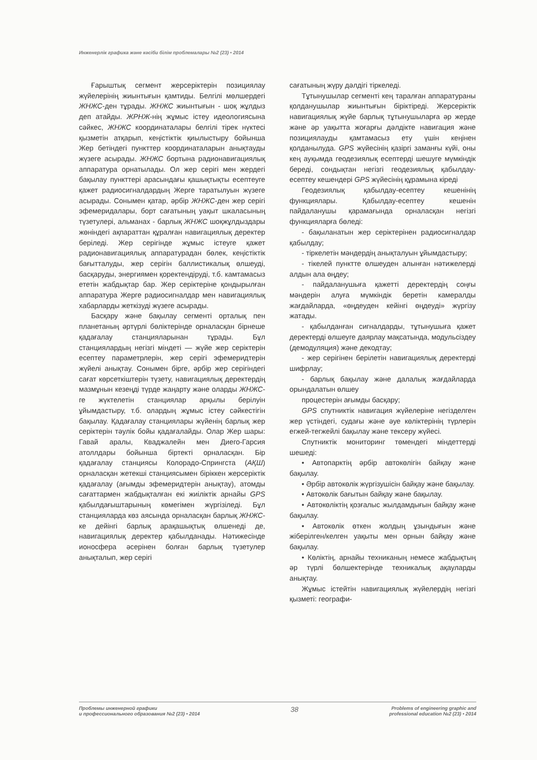Инженерлік графика және кәсіби білім проблемалары №2 (23) • 2014
Ғарыштық сегмент жерсеріктерін позициялау жүйелерінің жиынтығын қамтиды. Белгілі мөлшердегі ЖНЖС-ден тұрады. ЖНЖС жиынтығын - шоқ жұлдыз деп атайды. ЖРНЖ-нің жұмыс істеу идеологиясына сәйкес, ЖНЖС координаталары белгілі тірек нүктесі қызметін атқарып, кеңістіктік қиылыстыру бойынша Жер бетіндегі пункттер координаталарын анықтауды жүзеге асырады. ЖНЖС бортына радионавигациялық аппаратура орнатылады. Ол жер серігі мен жердегі бақылау пункттері арасындағы қашықтықты есептеуге қажет радиосигналдардың Жерге таратылуын жүзеге асырады. Сонымен қатар, әрбір ЖНЖС-ден жер серігі эфемеридалары, борт сағатының уақыт шкаласының түзетулері, альманах - барлық ЖНЖС шоқжұлдыздары жөніндегі ақпараттан құралған навигациялық деректер беріледі. Жер серігінде жұмыс істеуге қажет радионавигациялық аппаратурадан бөлек, кеңістіктік бағытталуды, жер серігін баллистикалық өлшеуді, басқаруды, энергиямен қоректендіруді, т.б. камтамасыз ететін жабдықтар бар. Жер серіктеріне қондырылған аппаратура Жерге радиосигналдар мен навигациялық хабарларды жеткізуді жүзеге асырады.
Басқару және бақылау сегменті орталық пен планетаның әртүрлі бөліктерінде орналасқан бірнеше қадағалау станцияларынан тұрады. Бұл станциялардың негізгі міндеті — жүйе жер серіктерін есептеу параметрлерін, жер серігі эфемеридтерін жүйелі анықтау. Сонымен бірге, әрбір жер серігіндегі сағат көрсеткіштерін түзету, навигациялық деректердің мазмұнын кезеңді түрде жаңарту және оларды ЖНЖС-ге жүктелетін станциялар арқылы берілуін ұйымдастыру, т.б. олардың жұмыс істеу сәйкестігін бақылау. Қадағалау станциялары жүйенің барлық жер серіктерін тәулік бойы қадағалайды. Олар Жер шары: Гавай аралы, Кваджалейн мен Диего-Гарсия атоллдары бойынша біртекті орналасқан. Бір қадағалау станциясы Колорадо-Спрингста (АҚШ) орналасқан жетекші станциясымен біріккен жерсеріктік қадағалау (ағымды эфемеридтерін анықтау), атомды сағаттармен жабдықталған екі жиіліктік арнайы GPS қабылдағыштарының көмегімен жүргізіледі. Бұл станцияларда көз аясында орналасқан барлық ЖНЖС-ке дейінгі барлық арақашықтық өлшенеді де, навигациялық деректер қабылданады. Нәтижесінде ионосфера әсерінен болған барлық түзетулер анықталып, жер серігі
сағатының жүру дәлдігі тіркеледі.
Тұтынушылар сегменті кең таралған аппаратураны қолданушылар жиынтығын біріктіреді. Жерсеріктік навигациялық жүйе барлық тұтынушыларға әр жерде және әр уақытта жоғарғы дәлдікте навигация және позициялауды қамтамасыз ету үшін кеңінен қолданылуда. GPS жүйесінің қазіргі заманғы күйі, оны кең ауқымда геодезиялық есептерді шешуге мүмкіндік береді, сондықтан негізгі геодезиялық қабылдау- есептеу кешендері GPS жүйесінің құрамына кіреді
Геодезиялық қабылдау-есептеу кешенінің функциялары. Қабылдау-есептеу кешенін пайдаланушы қарамағында орналасқан негізгі функцияларға бөледі:
- бақыланатын жер серіктерінен радиосигналдар қабылдау;
- тіркелетін мәндердің анықталуын ұйымдастыру;
- тікелей пунктте өлшеуден алынған нәтижелерді алдын ала өңдеу;
- пайдаланушыға қажетті деректердің соңғы мәндерін алуға мүмкіндік беретін камералды жағдайларда, «өңдеуден кейінгі өңдеуді» жүргізу жатады.
- қабылданған сигналдарды, тұтынушыға қажет деректерді өлшеуге даярлау мақсатында, модульсіздеу (демодуляция) және декодтау;
- жер серігінен берілетін навигациялық деректерді шифрлау;
- барлық бақылау және далалық жағдайларда орындалатын өлшеу
процестерін ағымды басқару;
GPS спутниктік навигация жүйелеріне негізделген жер үстіндегі, судағы және әуе көліктерінің түрлерін егжей-тегжейлі бақылау және тексеру жүйесі.
Спутниктік мониторинг төмендегі міндеттерді шешеді:
• Автопарктің әрбір автокөлігін байқау және бақылау.
• Әрбір автокөлік жүргізушісін байқау және бақылау.
• Автокөлік бағытын байқау және бақылау.
• Автокөліктің қозғалыс жылдамдығын байқау және бақылау.
• Автокөлік өткен жолдың ұзындығын және жіберілген/келген уақыты мен орнын байқау және бақылау.
• Көліктің, арнайы техниканың немесе жабдықтың әр түрлі бөлшектерінде техникалық ақауларды анықтау.
Жұмыс істейтін навигациялық жүйелердің негізгі қызметі: географи-
Проблемы инженерной графики
и профессионального образования №2 (23) • 2014
38
Problems of engineering graphic and
professional education №2 (23) • 2014